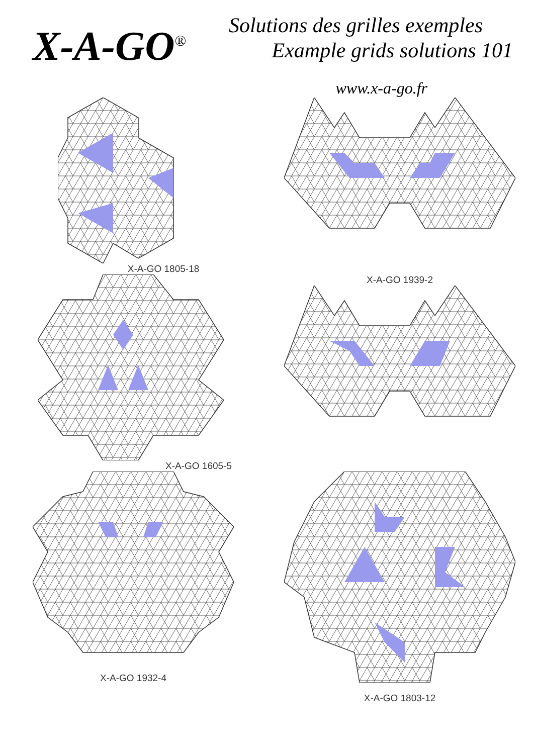X-A-GO<sup>®</sup>
Solutions des grilles exemples
Example grids solutions 101
www.x-a-go.fr
X-A-GO 1805-18
X-A-GO 1605-5
X-A-GO 1939-2
X-A-GO 1932-4
X-A-GO 1803-12